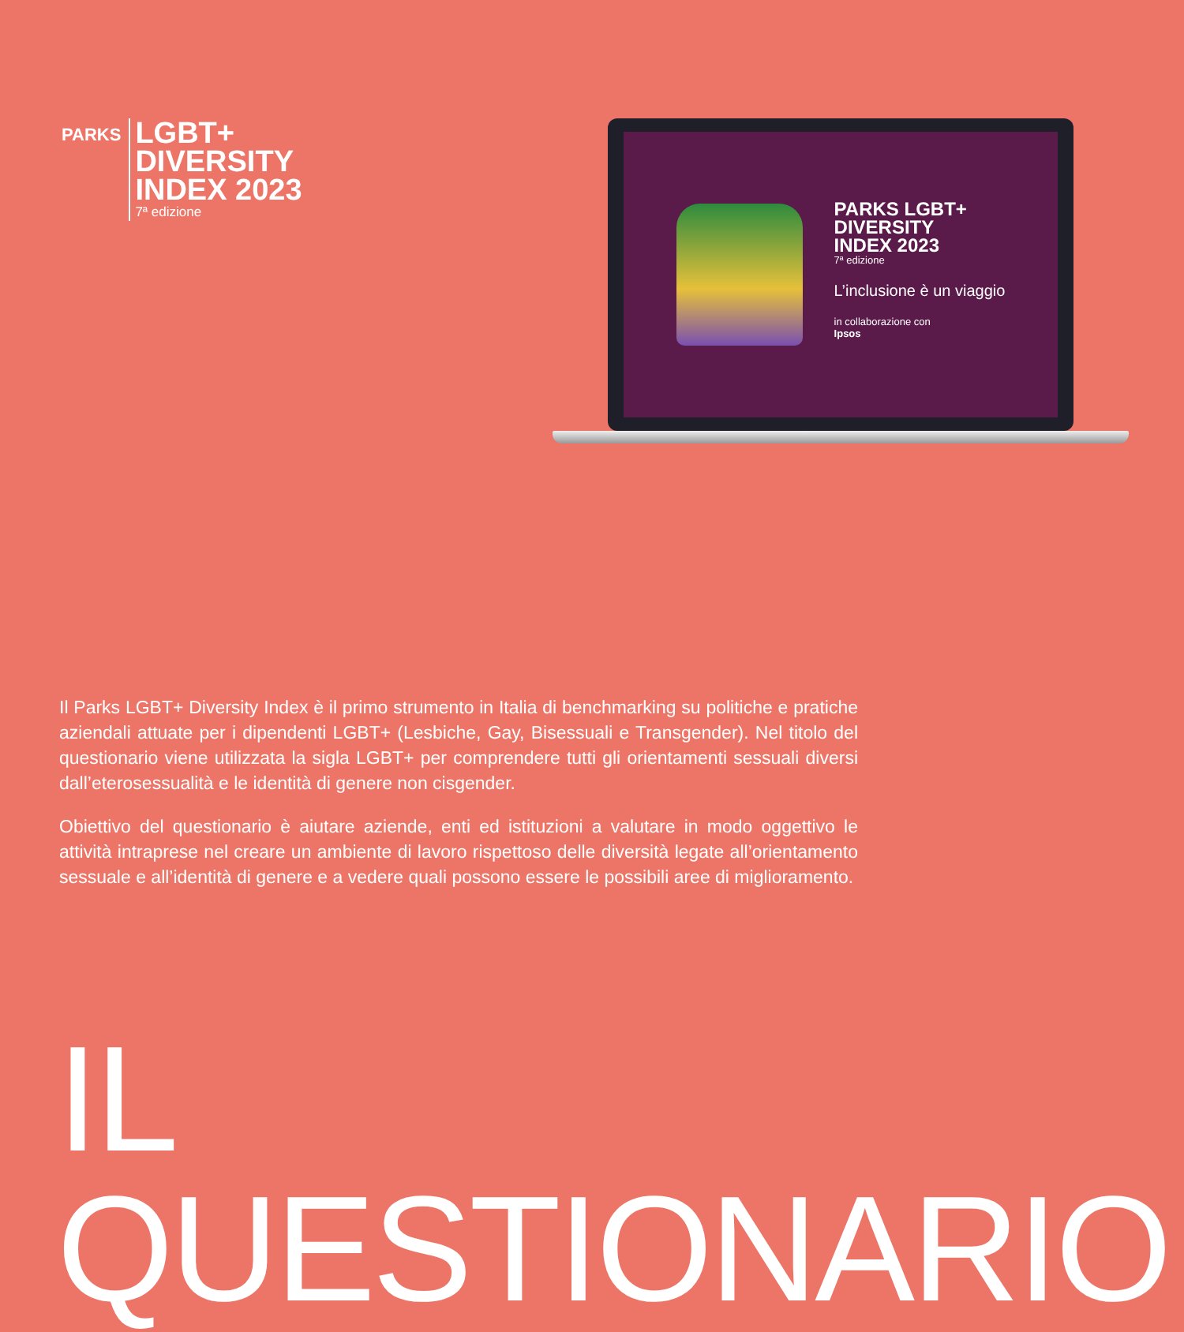PARKS
LGBT+
DIVERSITY
INDEX 2023
7ª edizione
PARKS LGBT+
DIVERSITY
INDEX 2023
7ª edizione
L’inclusione è un viaggio
in collaborazione con
Ipsos
Il Parks LGBT+ Diversity Index è il primo strumento in Italia di benchmarking su politiche e pratiche aziendali attuate per i dipendenti LGBT+ (Lesbiche, Gay, Bisessuali e Transgender). Nel titolo del questionario viene utilizzata la sigla LGBT+ per comprendere tutti gli orientamenti sessuali diversi dall’eterosessualità e le identità di genere non cisgender.
Obiettivo del questionario è aiutare aziende, enti ed istituzioni a valutare in modo oggettivo le attività intraprese nel creare un ambiente di lavoro rispettoso delle diversità legate all’orientamento sessuale e all’identità di genere e a vedere quali possono essere le possibili aree di miglioramento.
IL QUESTIONARIO